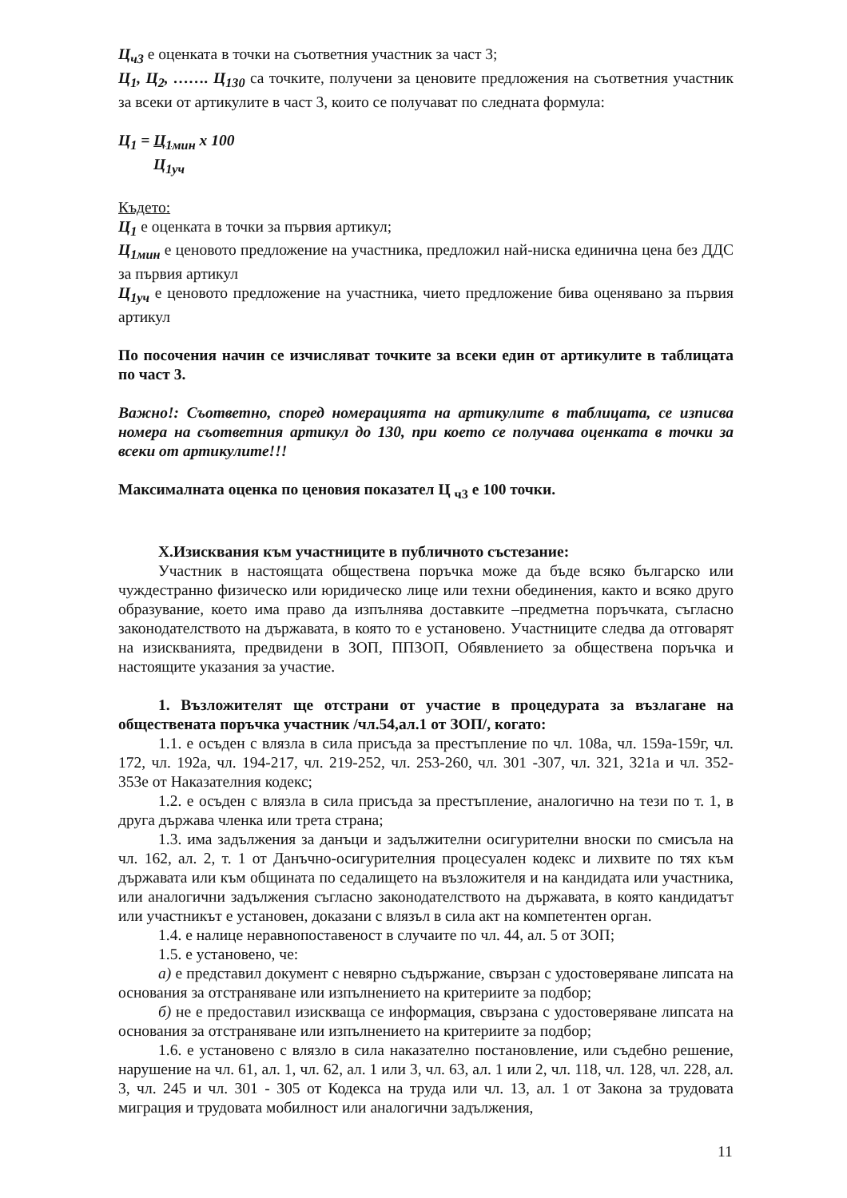Ц<sub>ч3</sub> е оценката в точки на съответния участник за част 3;
Ц<sub>1</sub>, Ц<sub>2</sub>, ……. Ц<sub>130</sub> са точките, получени за ценовите предложения на съответния участник за всеки от артикулите в част 3, които се получават по следната формула:
Ц<sub>1</sub> = Ц<sub>1мин</sub> x 100
Ц<sub>1уч</sub>
Където:
Ц<sub>1</sub> е оценката в точки за първия артикул;
Ц<sub>1мин</sub> е ценовото предложение на участника, предложил най-ниска единична цена без ДДС за първия артикул
Ц<sub>1уч</sub> е ценовото предложение на участника, чието предложение бива оценявано за първия артикул
По посочения начин се изчисляват точките за всеки един от артикулите в таблицата по част 3.
Важно!: Съответно, според номерацията на артикулите в таблицата, се изписва номера на съответния артикул до 130, при което се получава оценката в точки за всеки от артикулите!!!
Максималната оценка по ценовия показател Ц <sub>ч3</sub> е 100 точки.
X.Изисквания към участниците в публичното състезание:
Участник в настоящата обществена поръчка може да бъде всяко българско или чуждестранно физическо или юридическо лице или техни обединения, както и всяко друго образувание, което има право да изпълнява доставките –предметна поръчката, съгласно законодателството на държавата, в която то е установено. Участниците следва да отговарят на изискванията, предвидени в ЗОП, ППЗОП, Обявлението за обществена поръчка и настоящите указания за участие.
1. Възложителят ще отстрани от участие в процедурата за възлагане на обществената поръчка участник /чл.54,ал.1 от ЗОП/, когато:
1.1. е осъден с влязла в сила присъда за престъпление по чл. 108а, чл. 159а-159г, чл. 172, чл. 192а, чл. 194-217, чл. 219-252, чл. 253-260, чл. 301 -307, чл. 321, 321а и чл. 352- 353е от Наказателния кодекс;
1.2. е осъден с влязла в сила присъда за престъпление, аналогично на тези по т. 1, в друга държава членка или трета страна;
1.3. има задължения за данъци и задължителни осигурителни вноски по смисъла на чл. 162, ал. 2, т. 1 от Данъчно-осигурителния процесуален кодекс и лихвите по тях към държавата или към общината по седалището на възложителя и на кандидата или участника, или аналогични задължения съгласно законодателството на държавата, в която кандидатът или участникът е установен, доказани с влязъл в сила акт на компетентен орган.
1.4. е налице неравнопоставеност в случаите по чл. 44, ал. 5 от ЗОП;
1.5. е установено, че:
а) е представил документ с невярно съдържание, свързан с удостоверяване липсата на основания за отстраняване или изпълнението на критериите за подбор;
б) не е предоставил изискваща се информация, свързана с удостоверяване липсата на основания за отстраняване или изпълнението на критериите за подбор;
1.6. е установено с влязло в сила наказателно постановление, или съдебно решение, нарушение на чл. 61, ал. 1, чл. 62, ал. 1 или 3, чл. 63, ал. 1 или 2, чл. 118, чл. 128, чл. 228, ал. 3, чл. 245 и чл. 301 - 305 от Кодекса на труда или чл. 13, ал. 1 от Закона за трудовата миграция и трудовата мобилност или аналогични задължения,
11